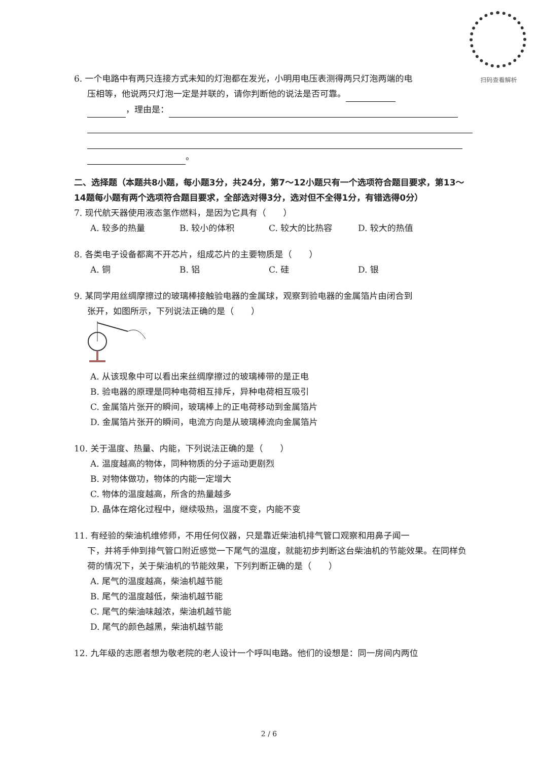扫码查看解析
6. 一个电路中有两只连接方式未知的灯泡都在发光，小明用电压表测得两只灯泡两端的电
压相等，他说两只灯泡一定是并联的，请你判断他的说法是否可靠。
，理由是：
。
二、选择题（本题共8小题，每小题3分，共24分，第7～12小题只有一个选项符合题目要求，第13～14题每小题有两个选项符合题目要求，全部选对得3分，选对但不全得1分，有错选得0分）
7. 现代航天器使用液态氢作燃料，是因为它具有（　　）
A. 较多的热量 B. 较小的体积 C. 较大的比热容 D. 较大的热值
8. 各类电子设备都离不开芯片，组成芯片的主要物质是（　　）
A. 铜 B. 铝 C. 硅 D. 银
9. 某同学用丝绸摩擦过的玻璃棒接触验电器的金属球，观察到验电器的金属箔片由闭合到
张开，如图所示，下列说法正确的是（　　）
A. 从该现象中可以看出来丝绸摩擦过的玻璃棒带的是正电
B. 验电器的原理是同种电荷相互排斥，异种电荷相互吸引
C. 金属箔片张开的瞬间，玻璃棒上的正电荷移动到金属箔片
D. 金属箔片张开的瞬间，电流方向是从玻璃棒流向金属箔片
10. 关于温度、热量、内能，下列说法正确的是（　　）
A. 温度越高的物体，同种物质的分子运动更剧烈
B. 对物体做功，物体的内能一定增大
C. 物体的温度越高，所含的热量越多
D. 晶体在熔化过程中，继续吸热，温度不变，内能不变
11. 有经验的柴油机维修师，不用任何仪器，只是靠近柴油机排气管口观察和用鼻子闻一
下，并将手伸到排气管口附近感觉一下尾气的温度，就能初步判断这台柴油机的节能效果。在同样负荷的情况下，关于柴油机的节能效果，下列判断正确的是（　　）
A. 尾气的温度越高，柴油机越节能
B. 尾气的温度越低，柴油机越节能
C. 尾气的柴油味越浓，柴油机越节能
D. 尾气的颜色越黑，柴油机越节能
12. 九年级的志愿者想为敬老院的老人设计一个呼叫电路。他们的设想是：同一房间内两位
2 / 6